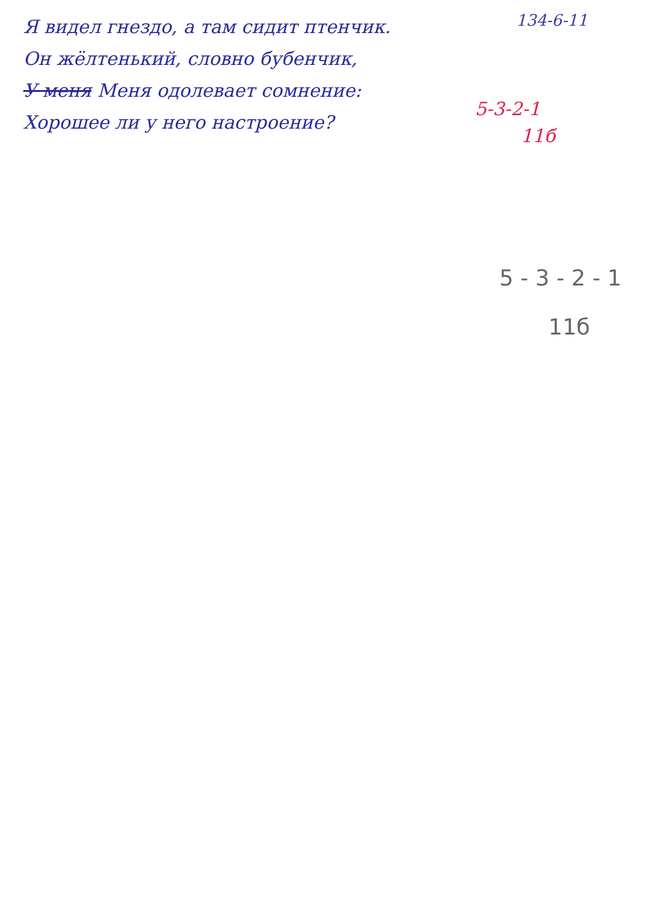Я видел гнездо, а там сидит птенчик.
Он жёлтенький, словно бубенчик,
У меня Меня одолевает сомнение:
Хорошее ли у него настроение?
134-6-11
5-3-2-1
11б
5 - 3 - 2 - 1
11б